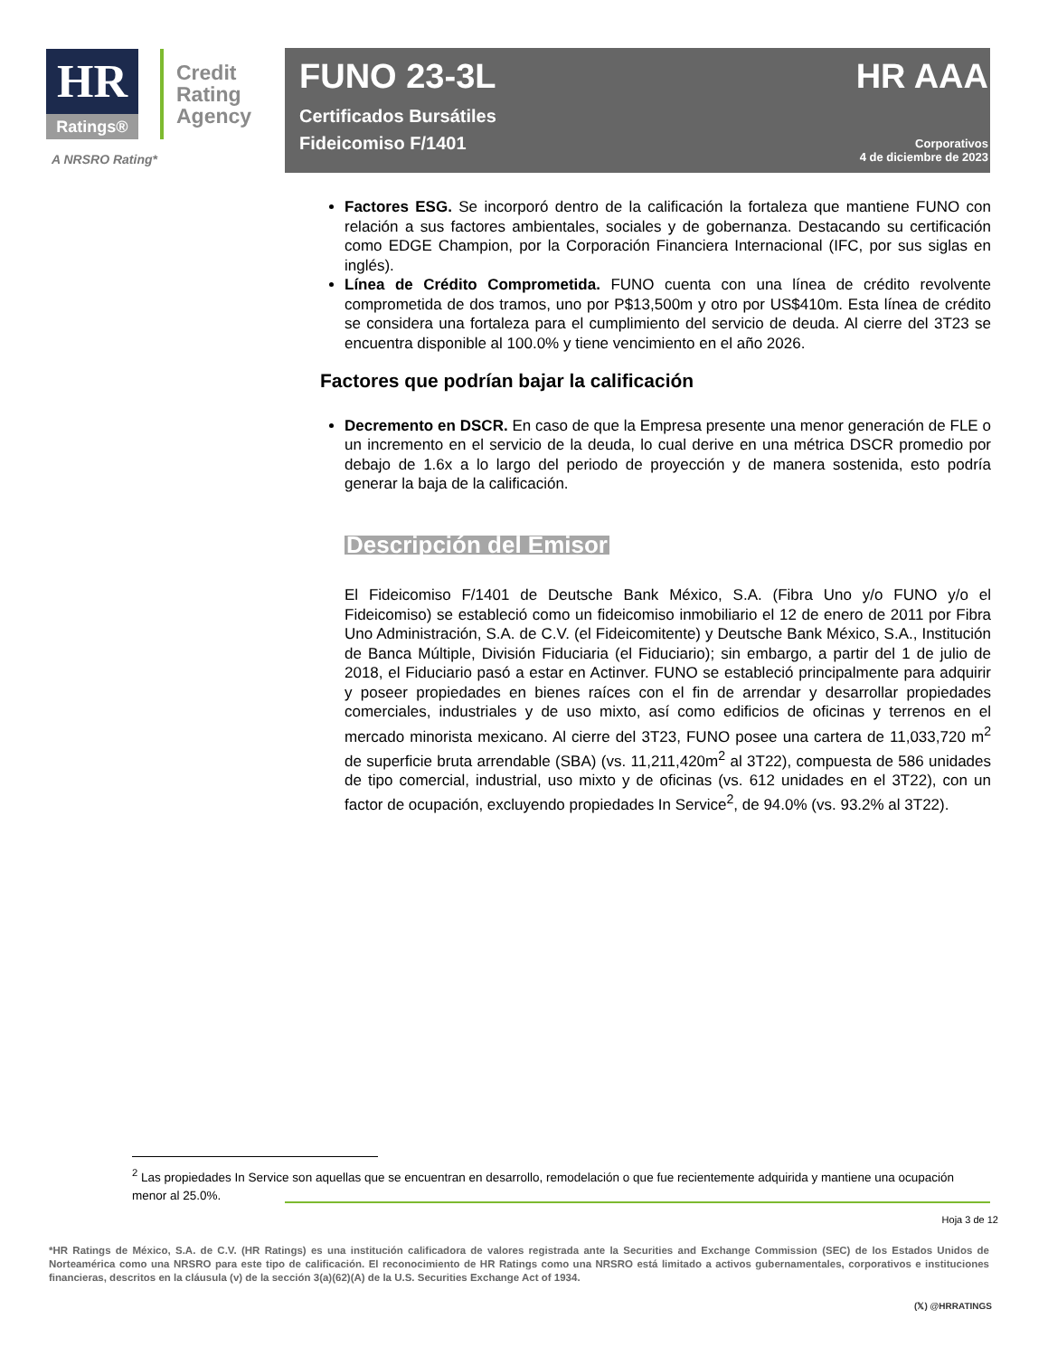HR
Ratings®
Credit
Rating
Agency
A NRSRO Rating*
FUNO 23-3L
Certificados Bursátiles
Fideicomiso F/1401
HR AAA
Corporativos
4 de diciembre de 2023
Factores ESG. Se incorporó dentro de la calificación la fortaleza que mantiene FUNO con relación a sus factores ambientales, sociales y de gobernanza. Destacando su certificación como EDGE Champion, por la Corporación Financiera Internacional (IFC, por sus siglas en inglés).
Línea de Crédito Comprometida. FUNO cuenta con una línea de crédito revolvente comprometida de dos tramos, uno por P$13,500m y otro por US$410m. Esta línea de crédito se considera una fortaleza para el cumplimiento del servicio de deuda. Al cierre del 3T23 se encuentra disponible al 100.0% y tiene vencimiento en el año 2026.
Factores que podrían bajar la calificación
Decremento en DSCR. En caso de que la Empresa presente una menor generación de FLE o un incremento en el servicio de la deuda, lo cual derive en una métrica DSCR promedio por debajo de 1.6x a lo largo del periodo de proyección y de manera sostenida, esto podría generar la baja de la calificación.
Descripción del Emisor
El Fideicomiso F/1401 de Deutsche Bank México, S.A. (Fibra Uno y/o FUNO y/o el Fideicomiso) se estableció como un fideicomiso inmobiliario el 12 de enero de 2011 por Fibra Uno Administración, S.A. de C.V. (el Fideicomitente) y Deutsche Bank México, S.A., Institución de Banca Múltiple, División Fiduciaria (el Fiduciario); sin embargo, a partir del 1 de julio de 2018, el Fiduciario pasó a estar en Actinver. FUNO se estableció principalmente para adquirir y poseer propiedades en bienes raíces con el fin de arrendar y desarrollar propiedades comerciales, industriales y de uso mixto, así como edificios de oficinas y terrenos en el mercado minorista mexicano. Al cierre del 3T23, FUNO posee una cartera de 11,033,720 m<sup>2</sup> de superficie bruta arrendable (SBA) (vs. 11,211,420m<sup>2</sup> al 3T22), compuesta de 586 unidades de tipo comercial, industrial, uso mixto y de oficinas (vs. 612 unidades en el 3T22), con un factor de ocupación, excluyendo propiedades In Service<sup>2</sup>, de 94.0% (vs. 93.2% al 3T22).
<sup>2</sup> Las propiedades In Service son aquellas que se encuentran en desarrollo, remodelación o que fue recientemente adquirida y mantiene una ocupación menor al 25.0%.
Hoja 3 de 12
*HR Ratings de México, S.A. de C.V. (HR Ratings) es una institución calificadora de valores registrada ante la Securities and Exchange Commission (SEC) de los Estados Unidos de Norteamérica como una NRSRO para este tipo de calificación. El reconocimiento de HR Ratings como una NRSRO está limitado a activos gubernamentales, corporativos e instituciones financieras, descritos en la cláusula (v) de la sección 3(a)(62)(A) de la U.S. Securities Exchange Act of 1934.
(𝕏) @HRRATINGS